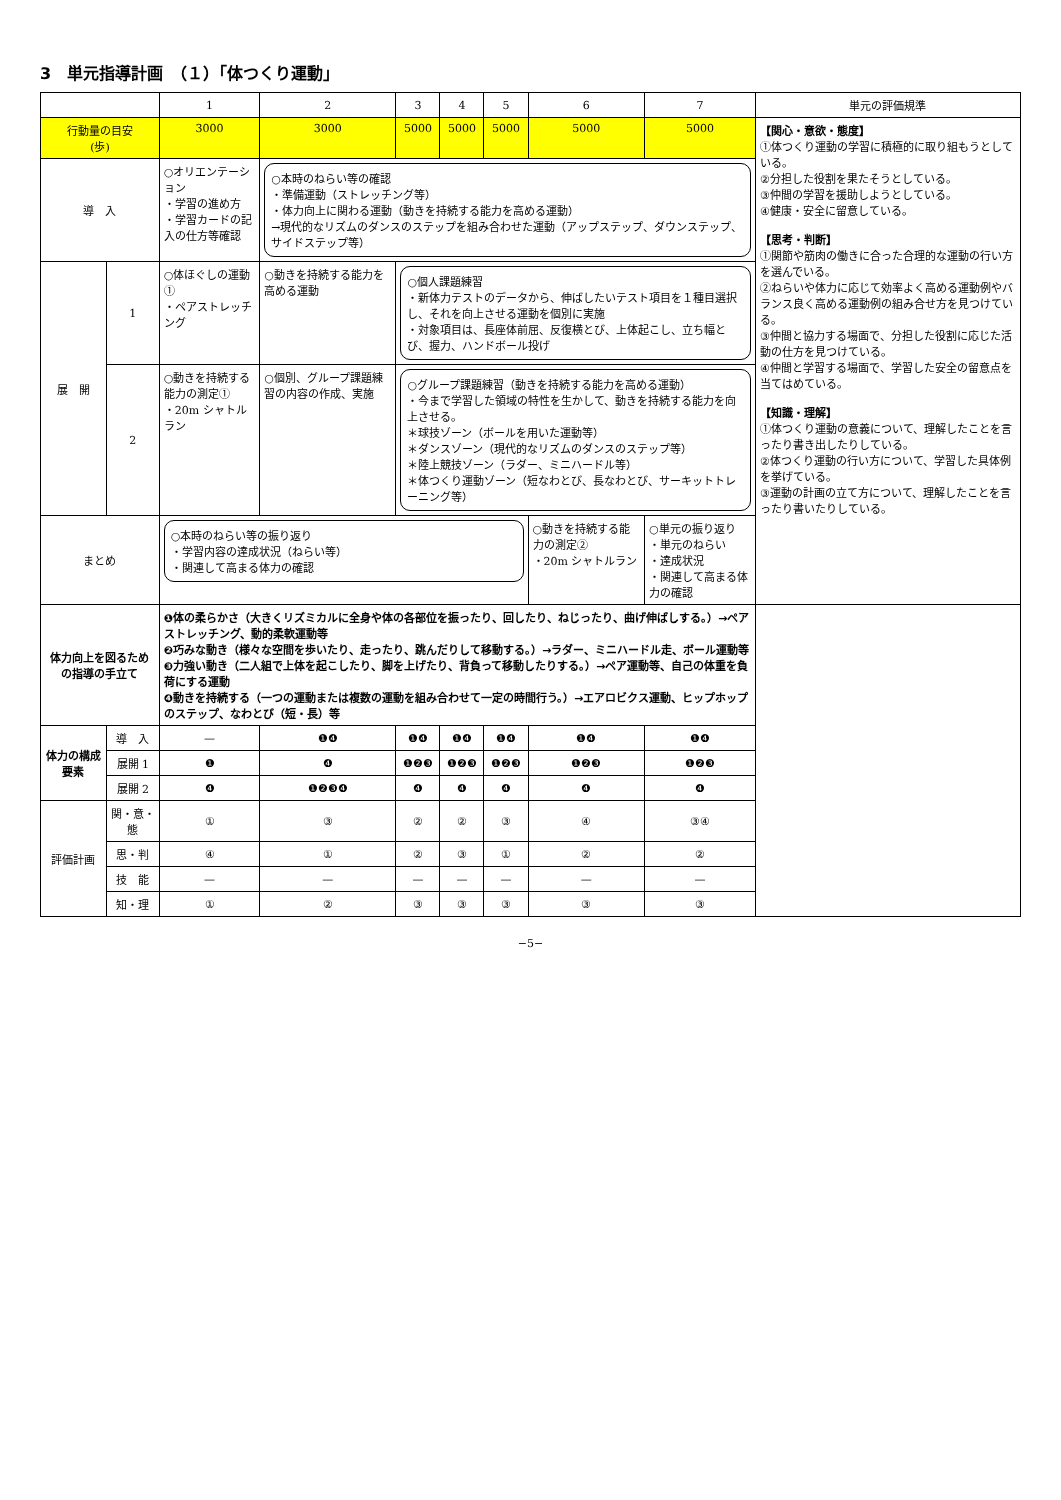3　単元指導計画　（１）「体つくり運動」
| | | 1 | 2 | 3 | 4 | 5 | 6 | 7 | 単元の評価規準 |
| --- | --- | --- | --- | --- | --- | --- | --- | --- | --- |
| 行動量の目安 (歩) | | 3000 | 3000 | 5000 | 5000 | 5000 | 5000 | 5000 | 【関心・意欲・態度】 ①体つくり運動の学習に積極的に取り組もうとしている。 ②分担した役割を果たそうとしている。 ③仲間の学習を援助しようとしている。 ④健康・安全に留意している。 【思考・判断】 ①関節や筋肉の働きに合った合理的な運動の行い方を選んでいる。 ②ねらいや体力に応じて効率よく高める運動例やバランス良く高める運動例の組み合せ方を見つけている。 ③仲間と協力する場面で、分担した役割に応じた活動の仕方を見つけている。 ④仲間と学習する場面で、学習した安全の留意点を当てはめている。 【知識・理解】 ①体つくり運動の意義について、理解したことを言ったり書き出したりしている。 ②体つくり運動の行い方について、学習した具体例を挙げている。 ③運動の計画の立て方について、理解したことを言ったり書いたりしている。 |
| 導 入 | | ○オリエンテーション ・学習の進め方 ・学習カードの記入の仕方等確認 | ○本時のねらい等の確認 ・準備運動（ストレッチング等） ・体力向上に関わる運動（動きを持続する能力を高める運動） →現代的なリズムのダンスのステップを組み合わせた運動（アップステップ、ダウンステップ、サイドステップ等） | | | | | | |
| 展 開 | 1 | ○体ほぐしの運動① ・ペアストレッチング | ○動きを持続する能力を高める運動 | ○個人課題練習 ・新体力テストのデータから、伸ばしたいテスト項目を１種目選択し、それを向上させる運動を個別に実施 ・対象項目は、長座体前屈、反復横とび、上体起こし、立ち幅とび、握力、ハンドボール投げ | | | | | |
| | 2 | ○動きを持続する能力の測定① ・20m シャトルラン | ○個別、グループ課題練習の内容の作成、実施 | ○グループ課題練習（動きを持続する能力を高める運動） ・今まで学習した領域の特性を生かして、動きを持続する能力を向上させる。 ＊球技ゾーン（ボールを用いた運動等） ＊ダンスゾーン（現代的なリズムのダンスのステップ等） ＊陸上競技ゾーン（ラダー、ミニハードル等） ＊体つくり運動ゾーン（短なわとび、長なわとび、サーキットトレーニング等） | | | | | |
| まとめ | | ○本時のねらい等の振り返り ・学習内容の達成状況（ねらい等） ・関連して高まる体力の確認 | | | | | ○動きを持続する能力の測定② ・20m シャトルラン | ○単元の振り返り ・単元のねらい ・達成状況 ・関連して高まる体力の確認 | |
| 体力向上を図るための指導の手立て | | ❶体の柔らかさ（大きくリズミカルに全身や体の各部位を振ったり、回したり、ねじったり、曲げ伸ばしする。）→ペアストレッチング、動的柔軟運動等 ❷巧みな動き（様々な空間を歩いたり、走ったり、跳んだりして移動する。）→ラダー、ミニハードル走、ボール運動等 ❸力強い動き（二人組で上体を起こしたり、脚を上げたり、背負って移動したりする。）→ペア運動等、自己の体重を負荷にする運動 ❹動きを持続する（一つの運動または複数の運動を組み合わせて一定の時間行う。）→エアロビクス運動、ヒップホップのステップ、なわとび（短・長）等 | | | | | | | |
| 体力の構成要素 | 導 入 | — | ❶❹ | ❶❹ | ❶❹ | ❶❹ | ❶❹ | ❶❹ | |
| | 展開 1 | ❶ | ❹ | ❶❷❸ | ❶❷❸ | ❶❷❸ | ❶❷❸ | ❶❷❸ | |
| | 展開 2 | ❹ | ❶❷❸❹ | ❹ | ❹ | ❹ | ❹ | ❹ | |
| 評価計画 | 関・意・態 | ① | ③ | ② | ② | ③ | ④ | ③④ | |
| | 思・判 | ④ | ① | ② | ③ | ① | ② | ② | |
| | 技 能 | — | — | — | — | — | — | — | |
| | 知・理 | ① | ② | ③ | ③ | ③ | ③ | ③ | |
−5−